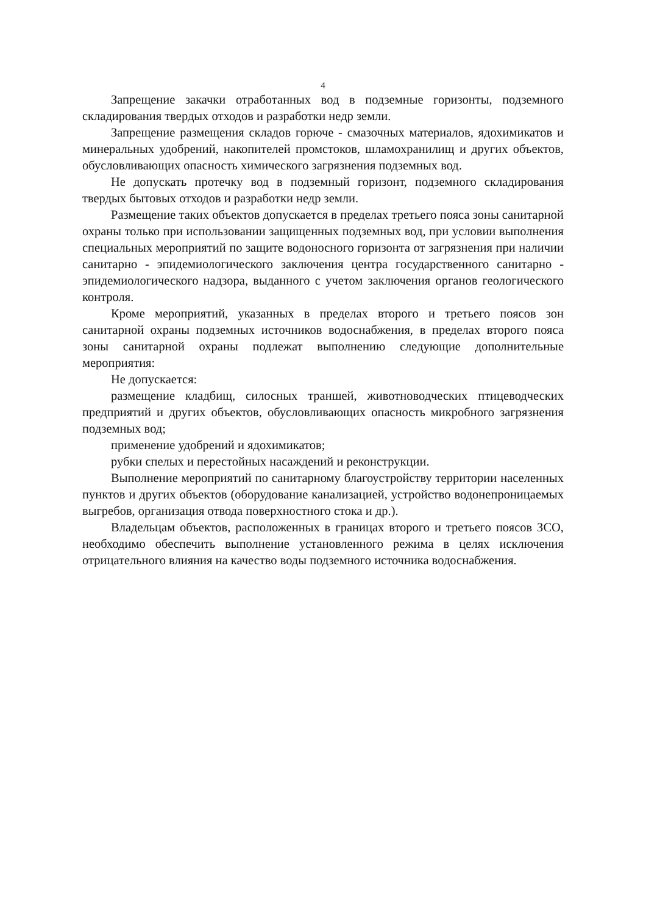4
Запрещение закачки отработанных вод в подземные горизонты, подземного складирования твердых отходов и разработки недр земли.
Запрещение размещения складов горюче - смазочных материалов, ядохимикатов и минеральных удобрений, накопителей промстоков, шламохранилищ и других объектов, обусловливающих опасность химического загрязнения подземных вод.
Не допускать протечку вод в подземный горизонт, подземного складирования твердых бытовых отходов и разработки недр земли.
Размещение таких объектов допускается в пределах третьего пояса зоны санитарной охраны только при использовании защищенных подземных вод, при условии выполнения специальных мероприятий по защите водоносного горизонта от загрязнения при наличии санитарно - эпидемиологического заключения центра государственного санитарно - эпидемиологического надзора, выданного с учетом заключения органов геологического контроля.
Кроме мероприятий, указанных в пределах второго и третьего поясов зон санитарной охраны подземных источников водоснабжения, в пределах второго пояса зоны санитарной охраны подлежат выполнению следующие дополнительные мероприятия:
Не допускается:
размещение кладбищ, силосных траншей, животноводческих птицеводческих предприятий и других объектов, обусловливающих опасность микробного загрязнения подземных вод;
применение удобрений и ядохимикатов;
рубки спелых и перестойных насаждений и реконструкции.
Выполнение мероприятий по санитарному благоустройству территории населенных пунктов и других объектов (оборудование канализацией, устройство водонепроницаемых выгребов, организация отвода поверхностного стока и др.).
Владельцам объектов, расположенных в границах второго и третьего поясов ЗСО, необходимо обеспечить выполнение установленного режима в целях исключения отрицательного влияния на качество воды подземного источника водоснабжения.